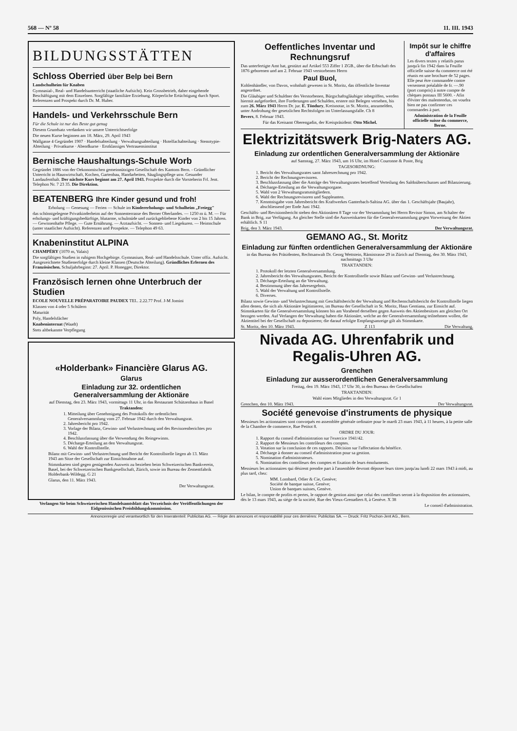568 — Nº 58 11. III. 1943
BILDUNGSSTÄTTEN
Schloss Oberried über Belp bei Bern
Landschulheim für Knaben
Gymnasial-, Real- und Handelsunterricht (staatliche Aufsicht). Kein Grossbetrieb, daher eingehende Beschäftigung mit dem Einzelnen. Sorgfältige familiäre Erziehung. Körperliche Ertüchtigung durch Sport. Referenzen und Prospekt durch Dr. M. Huber.
Handels- und Verkehrsschule Bern
Für die Schule ist nur das Beste gut genug
Diesem Grundsatz verdanken wir unsere Unterrichtserfolge
Die neuen Kurse beginnen am 18. März, 29. April 1943
Wallgasse 4 Gegründet 1907 · Handelsabteilung · Verwaltungsabteilung · Hotelfachabteilung · Stenotypie-Abteilung · Privatkurse · Abendkurse · Erstklassiges Vertrauensinstitut
Bernische Haushaltungs-Schule Worb
Gegründet 1886 von der Oekonomischen gemeinnützigen Gesellschaft des Kantons Bern. - Gründlicher Unterricht in Hauswirtschaft, Kochen, Gartenbau, Handarbeiten, Säuglingspflege usw. Gesunder Landaufenthalt. Der nächste Kurs beginnt am 27. April 1943. Prospekte durch die Vorsteherin Frl. Jent. Telephon Nr. 7 23 35. Die Direktion.
BEATENBERG Ihre Kinder gesund und froh!
Erholung — Genesung — Ferien — Schule im Kindererholungs- und Schulheim „Freiegg"
das schönstgelegene Privatkinderheim auf der Sonnenterrasse des Berner Oberlandes. — 1250 m ü. M. — Für erholungs- und kräftigungsbedürftige, blutarme, schulmüde und zurückgebliebene Kinder von 2 bis 15 Jahren. — Gewissenhafte Pflege. — Gute Ernährung. — Arztaufsicht. — Sonnen- und Liegekuren. — Heimschule (unter staatlicher Aufsicht). Referenzen und Prospekte. — Telephon 49 63.
Knabeninstitut ALPINA
CHAMPÉRY (1070 m, Valais)
Die sorgfältigen Studien in ruhigem Hochgebirge. Gymnasium, Real- und Handelsschule. Unter offiz. Aufsicht. Ausgezeichnete Studienerfolge durch kleine Klassen (Deutsche Abteilung). Gründliches Erlernen des Französischen. Schuljahrbeginn: 27. April. P. Honegger, Direktor.
Französisch lernen ohne Unterbruch der Studien
ECOLE NOUVELLE PRÉPARATOIRE PAUDEX TEL. 2.22.77 Prof. J-M Jomini
Klassen von 4 oder 5 Schülern
Maturität
Poly, Handelsfächer
Knabeninternat (Waadt)
Stets altbekannte Verpflegung
«Holderbank» Financière Glarus AG.
Glarus
Einladung zur 32. ordentlichen Generalversammlung der Aktionäre
auf Dienstag, den 23. März 1943, vormittags 11 Uhr, in das Restaurant Schützenhaus in Basel
Traktanden:
1. Mitteilung über Genehmigung des Protokolls der ordentlichen Generalversammlung vom 27. Februar 1942 durch den Verwaltungsrat.
2. Jahresbericht pro 1942.
3. Vorlage der Bilanz, Gewinn- und Verlustrechnung und des Revisorenberichtes pro 1942.
4. Beschlussfassung über die Verwendung des Reingewinns.
5. Décharge-Erteilung an den Verwaltungsrat.
6. Wahl der Kontrollstelle.
Bilanz mit Gewinn- und Verlustrechnung und Bericht der Kontrollstelle liegen ab 13. März 1943 am Sitze der Gesellschaft zur Einsichtnahme auf.
Stimmkarten sind gegen genügenden Ausweis zu beziehen beim Schweizerischen Bankverein, Basel, bei der Schweizerischen Bankgesellschaft, Zürich, sowie im Bureau der Zementfabrik Holderbank-Wildegg. G 21
Glarus, den 11. März 1943.
Der Verwaltungsrat.
Verlangen Sie beim Schweizerischen Handelsamtsblatt das Verzeichnis der Veröffentlichungen der Eidgenössischen Preisbildungskommission.
Oeffentliches Inventar und Rechnungsruf
Das unterfertigte Amt hat, gestützt auf Artikel 553 Ziffer 1 ZGB., über die Erbschaft des 1876 geborenen und am 2. Februar 1943 verstorbenen Herrn
Paul Buol,
Kohlenhändler, von Davos, wohnhaft gewesen in St. Moritz, das öffentliche Inventar angeordnet.
Die Gläubiger und Schuldner des Verstorbenen, Bürgschaftsgläubiger inbegriffen, werden hiermit aufgefordert, ihre Forderungen und Schulden, erstere mit Belegen versehen, bis zum 26. März 1943 Herrn Dr. jur. E. Töndury, Kreisnotar, in St. Moritz, anzumelden, unter Androhung der gesetzlichen Rechtsfolgen im Unterlassungsfalle. Ch 8
Bevers, 8. Februar 1943.
Für das Kreisamt Oberengadin, der Kreispräsident: Otto Michel.
Impôt sur le chiffre d'affaires
Les divers textes y relatifs parus jusqu'à fin 1942 dans la Feuille officielle suisse du commerce ont été réunis en une brochure de 52 pages. Elle peut être commandée contre versement préalable de fr. —.90 (port compris) à notre compte de chèques postaux III 5600. - Afin d'éviter des malentendus, on voudra bien ne pas confirmer ces commandes à part.
Administration de la Feuille officielle suisse du commerce, Berne.
Elektrizitätswerk Brig-Naters AG.
Einladung zur ordentlichen Generalversammlung der Aktionäre
auf Samstag, 27. März 1943, um 16 Uhr, im Hotel Couronne & Poste, Brig
TAGESORDNUNG:
1. Bericht des Verwaltungsrates samt Jahresrechnung pro 1942.
2. Bericht der Rechnungsrevisoren.
3. Beschlussfassung über die Anträge des Verwaltungsrates betreffend Verteilung des Saldoüberschusses und Bilanzierung.
4. Décharge-Erteilung an die Verwaltungsorgane.
5. Wahl von 2 Verwaltungsratsmitgliedern.
6. Wahl der Rechnungsrevisoren und Suppleanten.
7. Kenntnisgabe vom Jahresbericht des Kraftwerkes Ganterbach-Saltina AG. über das 1. Geschäftsjahr (Baujahr), abschliessend per Ende Juni 1942.
Geschäfts- und Revisionsbericht stehen den Aktionären 8 Tage vor der Versammlung bei Herrn Revisor Simon, am Schalter der Bank in Brig, zur Verfügung. An gleicher Stelle sind die Ausweiskarten für die Generalversammlung gegen Vorweisung der Aktien erhältlich. S 11
Brig, den 3. März 1943. Der Verwaltungsrat.
GEMANO AG., St. Moritz
Einladung zur fünften ordentlichen Generalversammlung der Aktionäre
in das Bureau des Präsidenten, Rechtsanwalt Dr. Georg Wettstein, Rämistrasse 29 in Zürich auf Dienstag, den 30. März 1943, nachmittags 3 Uhr
TRAKTANDEN:
1. Protokoll der letzten Generalversammlung.
2. Jahresbericht des Verwaltungsrates, Bericht der Kontrollstelle sowie Bilanz und Gewinn- und Verlustrechnung.
3. Décharge-Erteilung an die Verwaltung.
4. Bestimmung über das Jahresergebnis.
5. Wahl der Verwaltung und Kontrollstelle.
6. Diverses.
Bilanz sowie Gewinn- und Verlustrechnung mit Geschäftsbericht der Verwaltung und Rechenschaftsbericht der Kontrollstelle liegen allen denen, die sich als Aktionäre legitimieren, im Bureau der Gesellschaft in St. Moritz, Haus Gentiana, zur Einsicht auf. Stimmkarten für die Generalversammlung können bis am Vorabend derselben gegen Ausweis des Aktienbesitzes am gleichen Ort bezogen werden. Auf Verlangen der Verwaltung haben die Aktionäre, welche an der Generalversammlung teilnehmen wollen, die Aktientitel bei der Gesellschaft zu deponieren; die darauf erfolgte Empfangsanzeige gilt als Stimmkarte.
St. Moritz, den 10. März 1943. Z 113 Die Verwaltung.
Nivada AG. Uhrenfabrik und Regalis-Uhren AG.
Grenchen
Einladung zur ausserordentlichen Generalversammlung
Freitag, den 19. März 1943, 17 Uhr 30, in den Bureaux der Gesellschaften
TRAKTANDEN:
Wahl eines Mitgliedes in den Verwaltungsrat. Gr 1
Grenchen, den 10. März 1943. Der Verwaltungsrat.
Société genevoise d'instruments de physique
Messieurs les actionnaires sont convoqués en assemblée générale ordinaire pour le mardi 23 mars 1943, à 11 heures, à la petite salle de la Chambre de commerce, Rue Petitot 8.
ORDRE DU JOUR:
1. Rapport du conseil d'administration sur l'exercice 1941/42.
2. Rapport de Messieurs les contrôleurs des comptes.
3. Votation sur la conclusion de ces rapports. Décision sur l'affectation du bénéfice.
4. Décharge à donner au conseil d'administration pour sa gestion.
5. Nomination d'administrateurs.
6. Nomination des contrôleurs des comptes et fixation de leurs émoluments.
Messieurs les actionnaires qui désirent prendre part à l'assemblée devront déposer leurs titres jusqu'au lundi 22 mars 1943 à midi, au plus tard, chez:
MM. Lombard, Odier & Cie, Genève;
Société de banque suisse, Genève;
Union de banques suisses, Genève.
Le bilan, le compte de profits et pertes, le rapport de gestion ainsi que celui des contrôleurs seront à la disposition des actionnaires, dès le 13 mars 1943, au siège de la société, Rue des Vieux-Grenadiers 8, à Genève. X 38
Le conseil d'administration.
Annoncenregie und verantwortlich für den Inseratenteil: Publicitas AG. — Régie des annonces et responsabilité pour ces dernières: Publicitas SA. — Druck: Fritz Pochon-Jent AG., Bern.